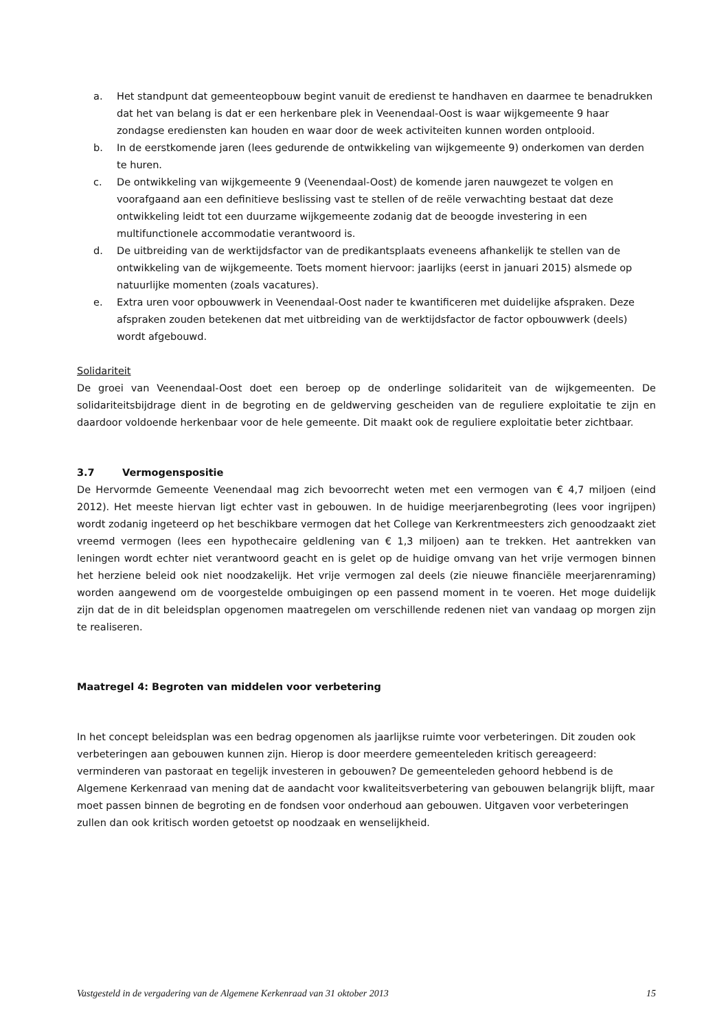a. Het standpunt dat gemeenteopbouw begint vanuit de eredienst te handhaven en daarmee te benadrukken dat het van belang is dat er een herkenbare plek in Veenendaal-Oost is waar wijkgemeente 9 haar zondagse erediensten kan houden en waar door de week activiteiten kunnen worden ontplooid.
b. In de eerstkomende jaren (lees gedurende de ontwikkeling van wijkgemeente 9) onderkomen van derden te huren.
c. De ontwikkeling van wijkgemeente 9 (Veenendaal-Oost) de komende jaren nauwgezet te volgen en voorafgaand aan een definitieve beslissing vast te stellen of de reële verwachting bestaat dat deze ontwikkeling leidt tot een duurzame wijkgemeente zodanig dat de beoogde investering in een multifunctionele accommodatie verantwoord is.
d. De uitbreiding van de werktijdsfactor van de predikantsplaats eveneens afhankelijk te stellen van de ontwikkeling van de wijkgemeente. Toets moment hiervoor: jaarlijks (eerst in januari 2015) alsmede op natuurlijke momenten (zoals vacatures).
e. Extra uren voor opbouwwerk in Veenendaal-Oost nader te kwantificeren met duidelijke afspraken. Deze afspraken zouden betekenen dat met uitbreiding van de werktijdsfactor de factor opbouwwerk (deels) wordt afgebouwd.
Solidariteit
De groei van Veenendaal-Oost doet een beroep op de onderlinge solidariteit van de wijkgemeenten. De solidariteitsbijdrage dient in de begroting en de geldwerving gescheiden van de reguliere exploitatie te zijn en daardoor voldoende herkenbaar voor de hele gemeente. Dit maakt ook de reguliere exploitatie beter zichtbaar.
3.7 Vermogenspositie
De Hervormde Gemeente Veenendaal mag zich bevoorrecht weten met een vermogen van € 4,7 miljoen (eind 2012). Het meeste hiervan ligt echter vast in gebouwen. In de huidige meerjarenbegroting (lees voor ingrijpen) wordt zodanig ingeteerd op het beschikbare vermogen dat het College van Kerkrentmeesters zich genoodzaakt ziet vreemd vermogen (lees een hypothecaire geldlening van € 1,3 miljoen) aan te trekken. Het aantrekken van leningen wordt echter niet verantwoord geacht en is gelet op de huidige omvang van het vrije vermogen binnen het herziene beleid ook niet noodzakelijk. Het vrije vermogen zal deels (zie nieuwe financiële meerjarenraming) worden aangewend om de voorgestelde ombuigingen op een passend moment in te voeren. Het moge duidelijk zijn dat de in dit beleidsplan opgenomen maatregelen om verschillende redenen niet van vandaag op morgen zijn te realiseren.
Maatregel 4: Begroten van middelen voor verbetering
In het concept beleidsplan was een bedrag opgenomen als jaarlijkse ruimte voor verbeteringen. Dit zouden ook verbeteringen aan gebouwen kunnen zijn. Hierop is door meerdere gemeenteleden kritisch gereageerd: verminderen van pastoraat en tegelijk investeren in gebouwen? De gemeenteleden gehoord hebbend is de Algemene Kerkenraad van mening dat de aandacht voor kwaliteitsverbetering van gebouwen belangrijk blijft, maar moet passen binnen de begroting en de fondsen voor onderhoud aan gebouwen. Uitgaven voor verbeteringen zullen dan ook kritisch worden getoetst op noodzaak en wenselijkheid.
Vastgesteld in de vergadering van de Algemene Kerkenraad van 31 oktober 2013 15